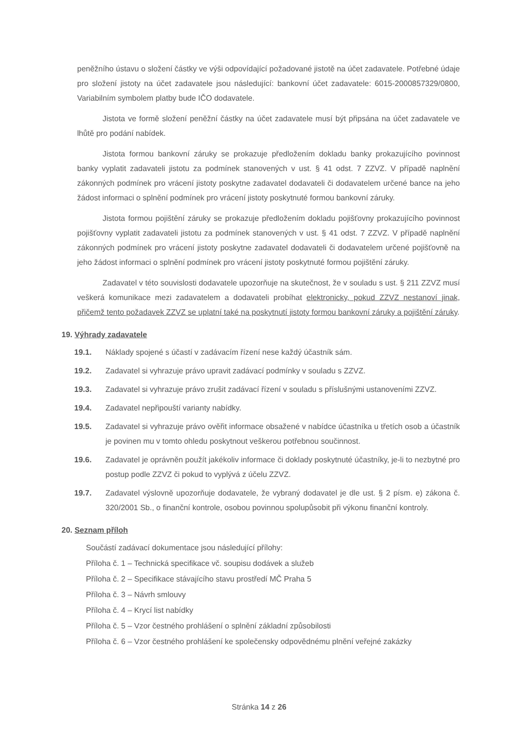peněžního ústavu o složení částky ve výši odpovídající požadované jistotě na účet zadavatele. Potřebné údaje pro složení jistoty na účet zadavatele jsou následující: bankovní účet zadavatele: 6015-2000857329/0800, Variabilním symbolem platby bude IČO dodavatele.
Jistota ve formě složení peněžní částky na účet zadavatele musí být připsána na účet zadavatele ve lhůtě pro podání nabídek.
Jistota formou bankovní záruky se prokazuje předložením dokladu banky prokazujícího povinnost banky vyplatit zadavateli jistotu za podmínek stanovených v ust. § 41 odst. 7 ZZVZ. V případě naplnění zákonných podmínek pro vrácení jistoty poskytne zadavatel dodavateli či dodavatelem určené bance na jeho žádost informaci o splnění podmínek pro vrácení jistoty poskytnuté formou bankovní záruky.
Jistota formou pojištění záruky se prokazuje předložením dokladu pojišťovny prokazujícího povinnost pojišťovny vyplatit zadavateli jistotu za podmínek stanovených v ust. § 41 odst. 7 ZZVZ. V případě naplnění zákonných podmínek pro vrácení jistoty poskytne zadavatel dodavateli či dodavatelem určené pojišťovně na jeho žádost informaci o splnění podmínek pro vrácení jistoty poskytnuté formou pojištění záruky.
Zadavatel v této souvislosti dodavatele upozorňuje na skutečnost, že v souladu s ust. § 211 ZZVZ musí veškerá komunikace mezi zadavatelem a dodavateli probíhat elektronicky, pokud ZZVZ nestanoví jinak, přičemž tento požadavek ZZVZ se uplatní také na poskytnutí jistoty formou bankovní záruky a pojištění záruky.
19. Výhrady zadavatele
19.1. Náklady spojené s účastí v zadávacím řízení nese každý účastník sám.
19.2. Zadavatel si vyhrazuje právo upravit zadávací podmínky v souladu s ZZVZ.
19.3. Zadavatel si vyhrazuje právo zrušit zadávací řízení v souladu s příslušnými ustanoveními ZZVZ.
19.4. Zadavatel nepřipouští varianty nabídky.
19.5. Zadavatel si vyhrazuje právo ověřit informace obsažené v nabídce účastníka u třetích osob a účastník je povinen mu v tomto ohledu poskytnout veškerou potřebnou součinnost.
19.6. Zadavatel je oprávněn použít jakékoliv informace či doklady poskytnuté účastníky, je-li to nezbytné pro postup podle ZZVZ či pokud to vyplývá z účelu ZZVZ.
19.7. Zadavatel výslovně upozorňuje dodavatele, že vybraný dodavatel je dle ust. § 2 písm. e) zákona č. 320/2001 Sb., o finanční kontrole, osobou povinnou spolupůsobit při výkonu finanční kontroly.
20. Seznam příloh
Součástí zadávací dokumentace jsou následující přílohy:
Příloha č. 1 – Technická specifikace vč. soupisu dodávek a služeb
Příloha č. 2 – Specifikace stávajícího stavu prostředí MČ Praha 5
Příloha č. 3 – Návrh smlouvy
Příloha č. 4 – Krycí list nabídky
Příloha č. 5 – Vzor čestného prohlášení o splnění základní způsobilosti
Příloha č. 6 – Vzor čestného prohlášení ke společensky odpovědnému plnění veřejné zakázky
Stránka 14 z 26